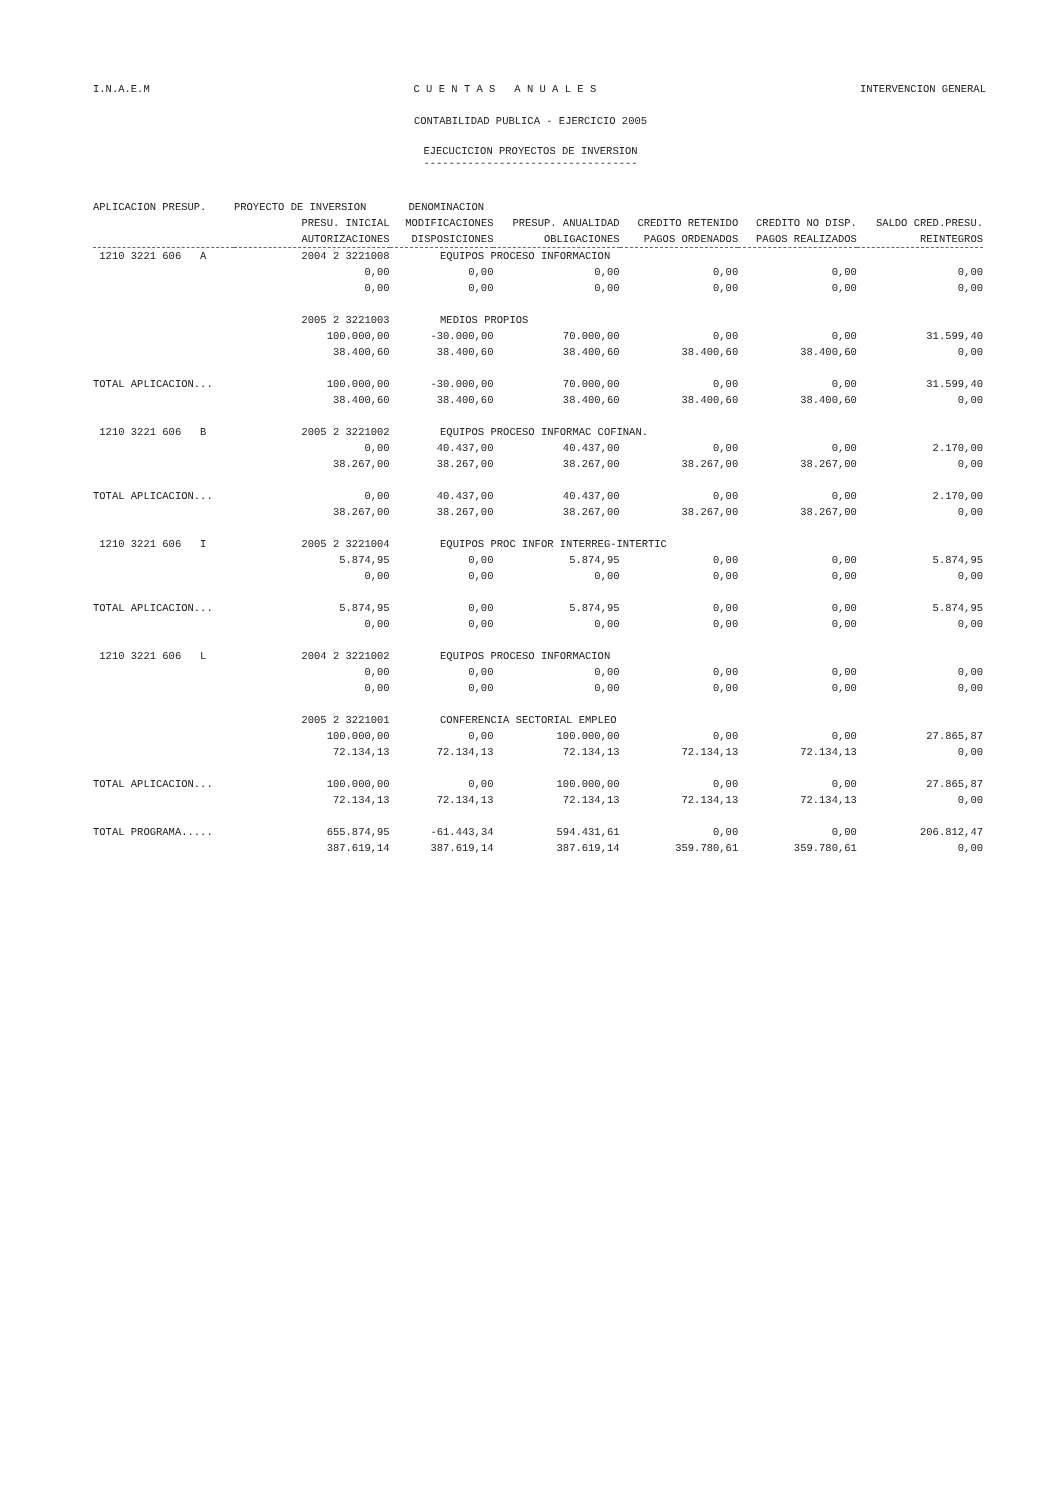I.N.A.E.M C U E N T A S A N U A L E S INTERVENCION GENERAL
CONTABILIDAD PUBLICA - EJERCICIO 2005
EJECUCICION PROYECTOS DE INVERSION
----------------------------------
| APLICACION PRESUP. | PROYECTO DE INVERSION | DENOMINACION | | | | |
| --- | --- | --- | --- | --- | --- | --- |
| | PRESU. INICIAL | MODIFICACIONES | PRESUP. ANUALIDAD | CREDITO RETENIDO | CREDITO NO DISP. | SALDO CRED.PRESU. |
| | AUTORIZACIONES | DISPOSICIONES | OBLIGACIONES | PAGOS ORDENADOS | PAGOS REALIZADOS | REINTEGROS |
| 1210 3221 606 A | 2004 2 3221008 | EQUIPOS PROCESO INFORMACION | | | | |
| | 0,00 | 0,00 | 0,00 | 0,00 | 0,00 | 0,00 |
| | 0,00 | 0,00 | 0,00 | 0,00 | 0,00 | 0,00 |
| | 2005 2 3221003 | MEDIOS PROPIOS | | | | |
| | 100.000,00 | -30.000,00 | 70.000,00 | 0,00 | 0,00 | 31.599,40 |
| | 38.400,60 | 38.400,60 | 38.400,60 | 38.400,60 | 38.400,60 | 0,00 |
| TOTAL APLICACION... | 100.000,00 | -30.000,00 | 70.000,00 | 0,00 | 0,00 | 31.599,40 |
| | 38.400,60 | 38.400,60 | 38.400,60 | 38.400,60 | 38.400,60 | 0,00 |
| 1210 3221 606 B | 2005 2 3221002 | EQUIPOS PROCESO INFORMAC COFINAN. | | | | |
| | 0,00 | 40.437,00 | 40.437,00 | 0,00 | 0,00 | 2.170,00 |
| | 38.267,00 | 38.267,00 | 38.267,00 | 38.267,00 | 38.267,00 | 0,00 |
| TOTAL APLICACION... | 0,00 | 40.437,00 | 40.437,00 | 0,00 | 0,00 | 2.170,00 |
| | 38.267,00 | 38.267,00 | 38.267,00 | 38.267,00 | 38.267,00 | 0,00 |
| 1210 3221 606 I | 2005 2 3221004 | EQUIPOS PROC INFOR INTERREG-INTERTIC | | | | |
| | 5.874,95 | 0,00 | 5.874,95 | 0,00 | 0,00 | 5.874,95 |
| | 0,00 | 0,00 | 0,00 | 0,00 | 0,00 | 0,00 |
| TOTAL APLICACION... | 5.874,95 | 0,00 | 5.874,95 | 0,00 | 0,00 | 5.874,95 |
| | 0,00 | 0,00 | 0,00 | 0,00 | 0,00 | 0,00 |
| 1210 3221 606 L | 2004 2 3221002 | EQUIPOS PROCESO INFORMACION | | | | |
| | 0,00 | 0,00 | 0,00 | 0,00 | 0,00 | 0,00 |
| | 0,00 | 0,00 | 0,00 | 0,00 | 0,00 | 0,00 |
| | 2005 2 3221001 | CONFERENCIA SECTORIAL EMPLEO | | | | |
| | 100.000,00 | 0,00 | 100.000,00 | 0,00 | 0,00 | 27.865,87 |
| | 72.134,13 | 72.134,13 | 72.134,13 | 72.134,13 | 72.134,13 | 0,00 |
| TOTAL APLICACION... | 100.000,00 | 0,00 | 100.000,00 | 0,00 | 0,00 | 27.865,87 |
| | 72.134,13 | 72.134,13 | 72.134,13 | 72.134,13 | 72.134,13 | 0,00 |
| TOTAL PROGRAMA..... | 655.874,95 | -61.443,34 | 594.431,61 | 0,00 | 0,00 | 206.812,47 |
| | 387.619,14 | 387.619,14 | 387.619,14 | 359.780,61 | 359.780,61 | 0,00 |